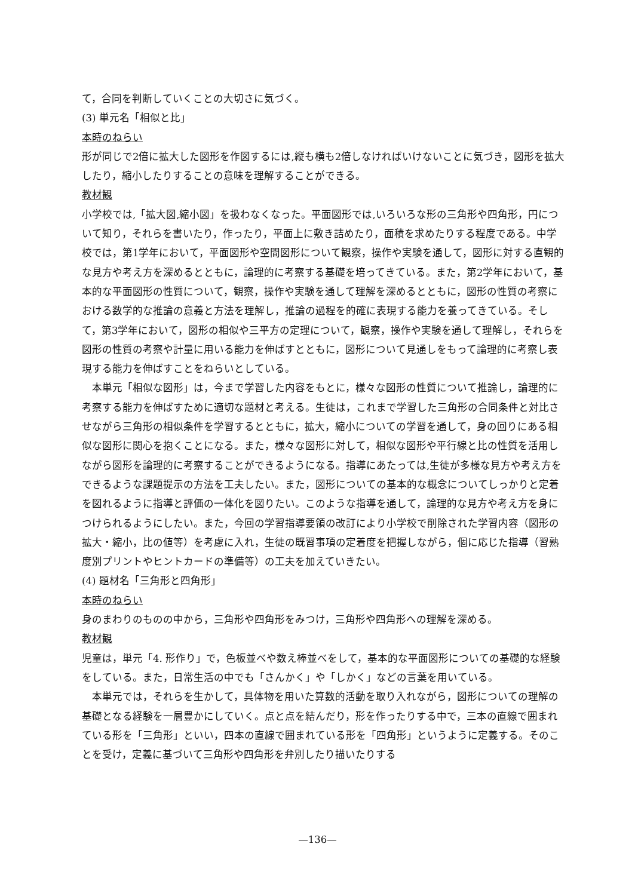て，合同を判断していくことの大切さに気づく。
(3) 単元名「相似と比」
本時のねらい
形が同じで2倍に拡大した図形を作図するには,縦も横も2倍しなければいけないことに気づき，図形を拡大したり，縮小したりすることの意味を理解することができる。
教材観
小学校では,「拡大図,縮小図」を扱わなくなった。平面図形では,いろいろな形の三角形や四角形，円について知り，それらを書いたり，作ったり，平面上に敷き詰めたり，面積を求めたりする程度である。中学校では，第1学年において，平面図形や空間図形について観察，操作や実験を通して，図形に対する直観的な見方や考え方を深めるとともに，論理的に考察する基礎を培ってきている。また，第2学年において，基本的な平面図形の性質について，観察，操作や実験を通して理解を深めるとともに，図形の性質の考察における数学的な推論の意義と方法を理解し，推論の過程を的確に表現する能力を養ってきている。そして，第3学年において，図形の相似や三平方の定理について，観察，操作や実験を通して理解し，それらを図形の性質の考察や計量に用いる能力を伸ばすとともに，図形について見通しをもって論理的に考察し表現する能力を伸ばすことをねらいとしている。
本単元「相似な図形」は，今まで学習した内容をもとに，様々な図形の性質について推論し，論理的に考察する能力を伸ばすために適切な題材と考える。生徒は，これまで学習した三角形の合同条件と対比させながら三角形の相似条件を学習するとともに，拡大，縮小についての学習を通して，身の回りにある相似な図形に関心を抱くことになる。また，様々な図形に対して，相似な図形や平行線と比の性質を活用しながら図形を論理的に考察することができるようになる。指導にあたっては,生徒が多様な見方や考え方をできるような課題提示の方法を工夫したい。また，図形についての基本的な概念についてしっかりと定着を図れるように指導と評価の一体化を図りたい。このような指導を通して，論理的な見方や考え方を身につけられるようにしたい。また，今回の学習指導要領の改訂により小学校で削除された学習内容（図形の拡大・縮小，比の値等）を考慮に入れ，生徒の既習事項の定着度を把握しながら，個に応じた指導（習熟度別プリントやヒントカードの準備等）の工夫を加えていきたい。
(4) 題材名「三角形と四角形」
本時のねらい
身のまわりのものの中から，三角形や四角形をみつけ，三角形や四角形への理解を深める。
教材観
児童は，単元「4. 形作り」で，色板並べや数え棒並べをして，基本的な平面図形についての基礎的な経験をしている。また，日常生活の中でも「さんかく」や「しかく」などの言葉を用いている。
本単元では，それらを生かして，具体物を用いた算数的活動を取り入れながら，図形についての理解の基礎となる経験を一層豊かにしていく。点と点を結んだり，形を作ったりする中で，三本の直線で囲まれている形を「三角形」といい，四本の直線で囲まれている形を「四角形」というように定義する。そのことを受け，定義に基づいて三角形や四角形を弁別したり描いたりする
—136—